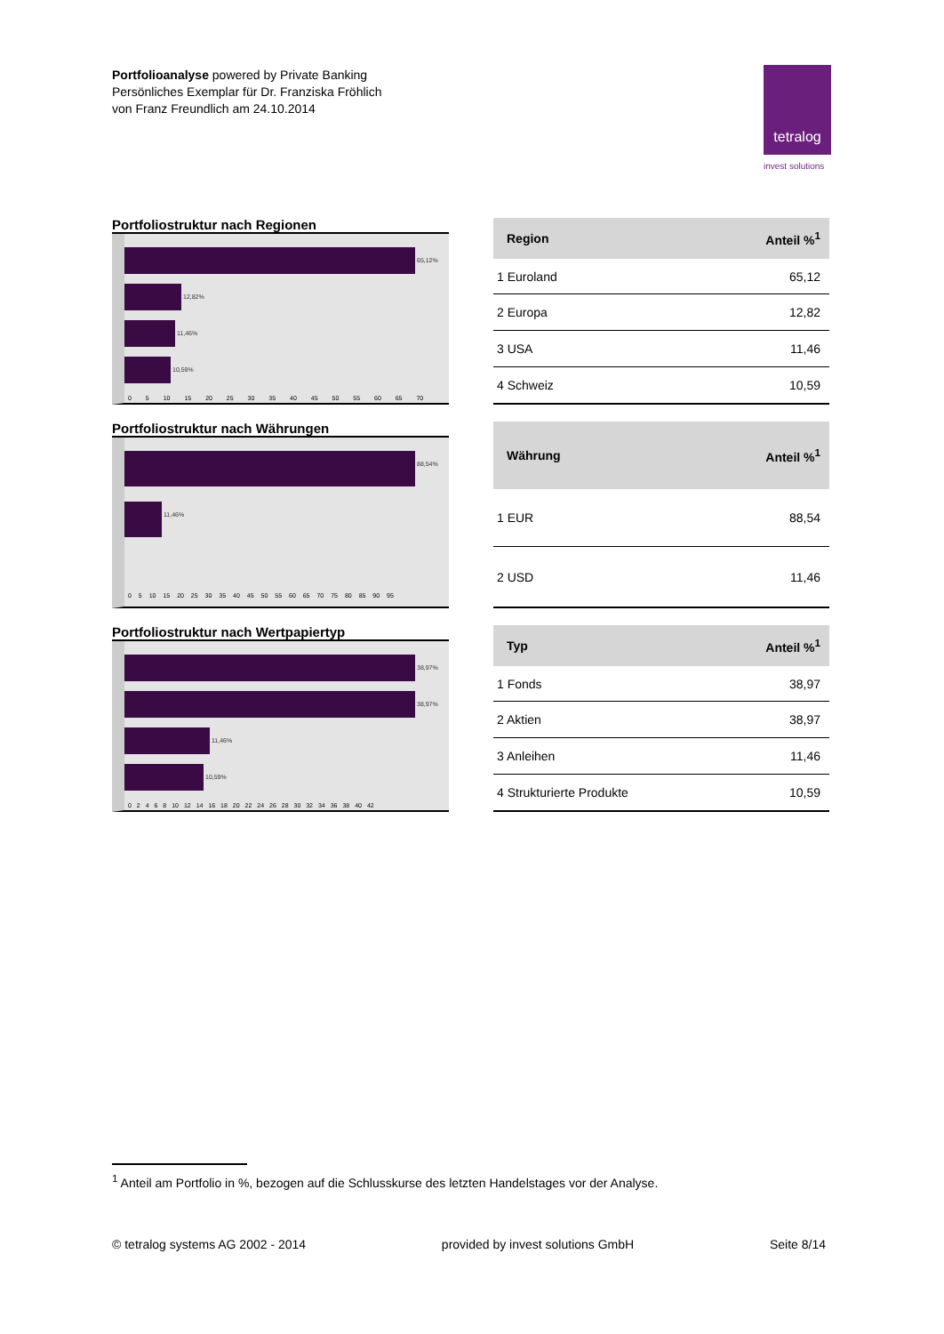Portfolioanalyse powered by Private Banking
Persönliches Exemplar für Dr. Franziska Fröhlich
von Franz Freundlich am 24.10.2014
tetralog
invest solutions
Portfoliostruktur nach Regionen
65,12%
12,82%
11,46%
10,59%
0 5 10 15 20 25 30 35 40 45 50 55 60 65 70
| Region | Anteil %<sup>1</sup> |
| --- | --- |
| 1 Euroland | 65,12 |
| 2 Europa | 12,82 |
| 3 USA | 11,46 |
| 4 Schweiz | 10,59 |
Portfoliostruktur nach Währungen
88,54%
11,46%
0 5 10 15 20 25 30 35 40 45 50 55 60 65 70 75 80 85 90 95
| Währung | Anteil %<sup>1</sup> |
| --- | --- |
| 1 EUR | 88,54 |
| 2 USD | 11,46 |
Portfoliostruktur nach Wertpapiertyp
38,97%
38,97%
11,46%
10,59%
0 2 4 6 8 10 12 14 16 18 20 22 24 26 28 30 32 34 36 38 40 42
| Typ | Anteil %<sup>1</sup> |
| --- | --- |
| 1 Fonds | 38,97 |
| 2 Aktien | 38,97 |
| 3 Anleihen | 11,46 |
| 4 Strukturierte Produkte | 10,59 |
<sup>1</sup> Anteil am Portfolio in %, bezogen auf die Schlusskurse des letzten Handelstages vor der Analyse.
© tetralog systems AG 2002 - 2014 provided by invest solutions GmbH Seite 8/14